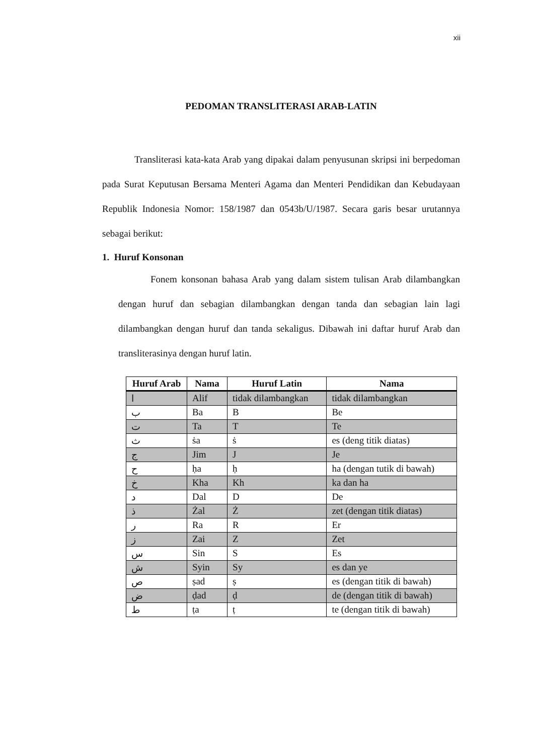xii
PEDOMAN TRANSLITERASI ARAB-LATIN
Transliterasi kata-kata Arab yang dipakai dalam penyusunan skripsi ini berpedoman pada Surat Keputusan Bersama Menteri Agama dan Menteri Pendidikan dan Kebudayaan Republik Indonesia Nomor: 158/1987 dan 0543b/U/1987. Secara garis besar urutannya sebagai berikut:
1. Huruf Konsonan
Fonem konsonan bahasa Arab yang dalam sistem tulisan Arab dilambangkan dengan huruf dan sebagian dilambangkan dengan tanda dan sebagian lain lagi dilambangkan dengan huruf dan tanda sekaligus. Dibawah ini daftar huruf Arab dan transliterasinya dengan huruf latin.
| Huruf Arab | Nama | Huruf Latin | Nama |
| --- | --- | --- | --- |
| ا | Alif | tidak dilambangkan | tidak dilambangkan |
| ب | Ba | B | Be |
| ت | Ta | T | Te |
| ث | ṡa | ṡ | es (deng titik diatas) |
| ج | Jim | J | Je |
| ح | ḥa | ḥ | ha (dengan tutik di bawah) |
| خ | Kha | Kh | ka dan ha |
| د | Dal | D | De |
| ذ | Żal | Ż | zet (dengan titik diatas) |
| ر | Ra | R | Er |
| ز | Zai | Z | Zet |
| س | Sin | S | Es |
| ش | Syin | Sy | es dan ye |
| ص | ṣad | ṣ | es (dengan titik di bawah) |
| ض | ḍad | ḍ | de (dengan titik di bawah) |
| ط | ṭa | ṭ | te (dengan titik di bawah) |